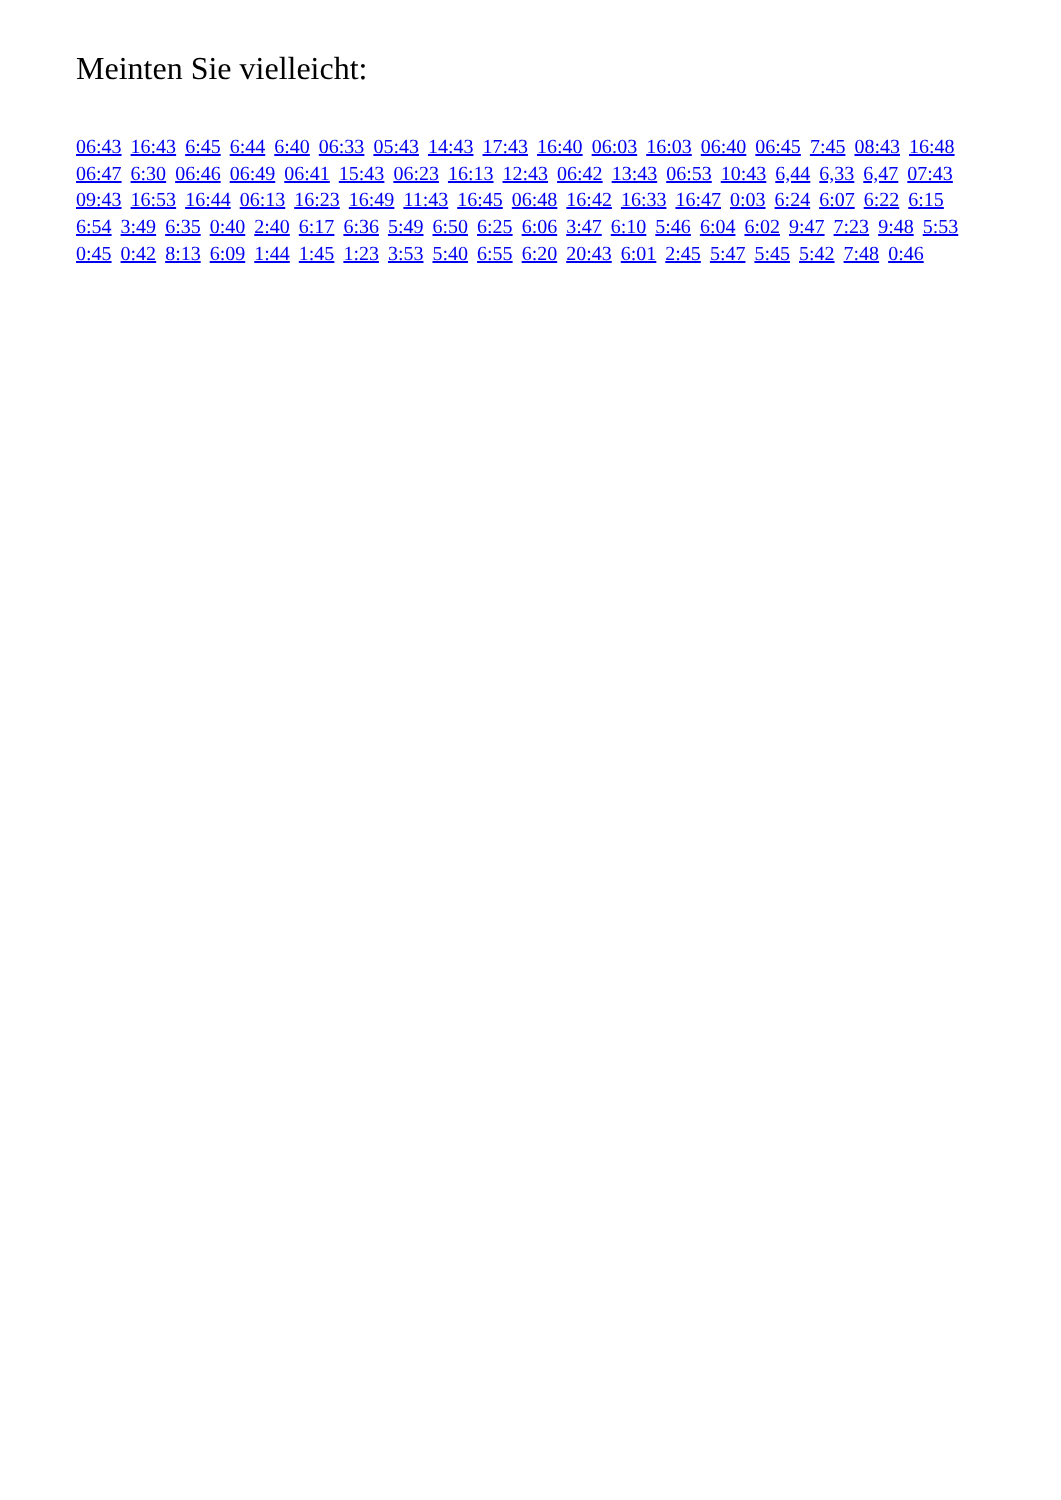Meinten Sie vielleicht:
06:43 16:43 6:45 6:44 6:40 06:33 05:43 14:43 17:43 16:40 06:03 16:03 06:40 06:45 7:45 08:43 16:48 06:47 6:30 06:46 06:49 06:41 15:43 06:23 16:13 12:43 06:42 13:43 06:53 10:43 6,44 6,33 6,47 07:43 09:43 16:53 16:44 06:13 16:23 16:49 11:43 16:45 06:48 16:42 16:33 16:47 0:03 6:24 6:07 6:22 6:15 6:54 3:49 6:35 0:40 2:40 6:17 6:36 5:49 6:50 6:25 6:06 3:47 6:10 5:46 6:04 6:02 9:47 7:23 9:48 5:53 0:45 0:42 8:13 6:09 1:44 1:45 1:23 3:53 5:40 6:55 6:20 20:43 6:01 2:45 5:47 5:45 5:42 7:48 0:46